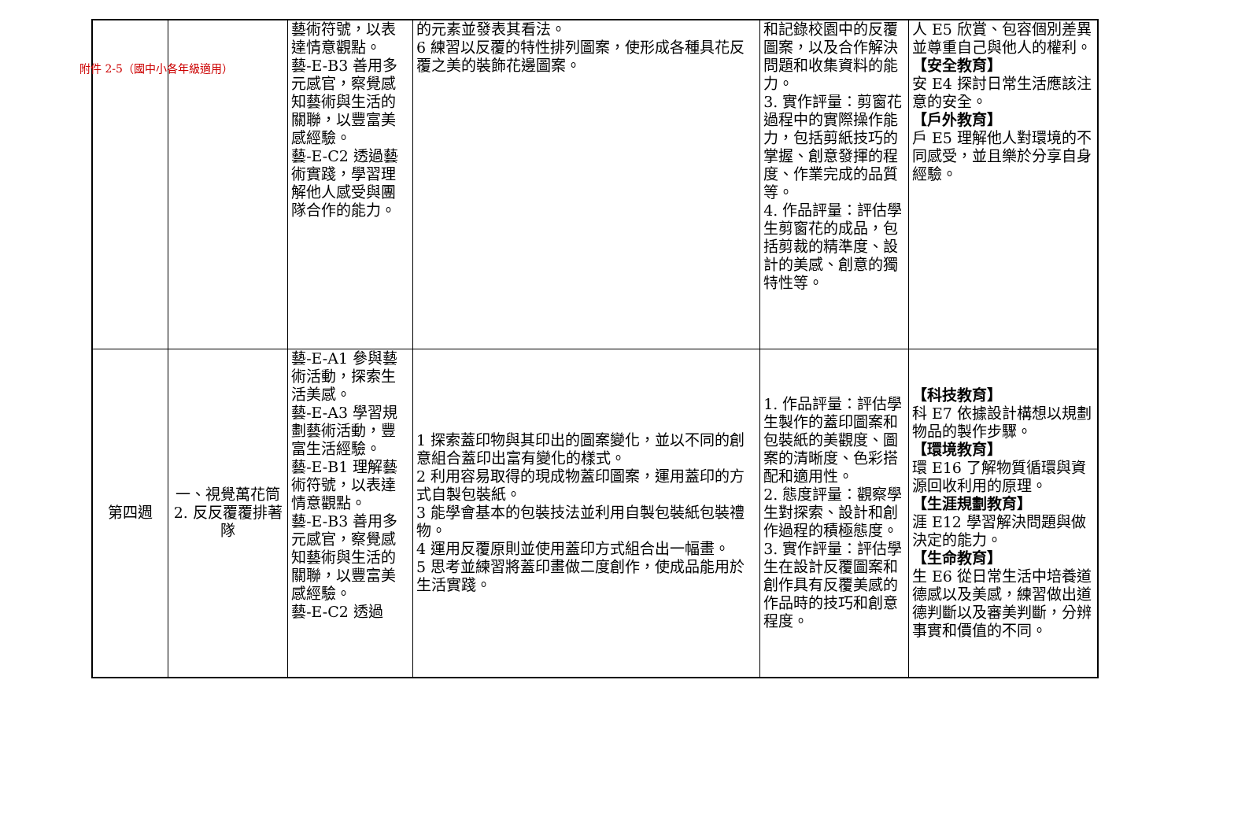附件 2-5（國中小各年級適用）
| | | 藝術符號，以表達情意觀點。 藝-E-B3 善用多元感官，察覺感知藝術與生活的關聯，以豐富美感經驗。 藝-E-C2 透過藝術實踐，學習理解他人感受與團隊合作的能力。 | 的元素並發表其看法。 6 練習以反覆的特性排列圖案，使形成各種具花反覆之美的裝飾花邊圖案。 | 和記錄校園中的反覆圖案，以及合作解決問題和收集資料的能力。 3. 實作評量：剪窗花過程中的實際操作能力，包括剪紙技巧的掌握、創意發揮的程度、作業完成的品質等。 4. 作品評量：評估學生剪窗花的成品，包括剪裁的精準度、設計的美感、創意的獨特性等。 | 人 E5 欣賞、包容個別差異並尊重自己與他人的權利。 【安全教育】 安 E4 探討日常生活應該注意的安全。 【戶外教育】 戶 E5 理解他人對環境的不同感受，並且樂於分享自身經驗。 |
| 第四週 | 一、視覺萬花筒 2. 反反覆覆排著隊 | 藝-E-A1 參與藝術活動，探索生活美感。 藝-E-A3 學習規劃藝術活動，豐富生活經驗。 藝-E-B1 理解藝術符號，以表達情意觀點。 藝-E-B3 善用多元感官，察覺感知藝術與生活的關聯，以豐富美感經驗。 藝-E-C2 透過 | 1 探索蓋印物與其印出的圖案變化，並以不同的創意組合蓋印出富有變化的樣式。 2 利用容易取得的現成物蓋印圖案，運用蓋印的方式自製包裝紙。 3 能學會基本的包裝技法並利用自製包裝紙包裝禮物。 4 運用反覆原則並使用蓋印方式組合出一幅畫。 5 思考並練習將蓋印畫做二度創作，使成品能用於生活實踐。 | 1. 作品評量：評估學生製作的蓋印圖案和包裝紙的美觀度、圖案的清晰度、色彩搭配和適用性。 2. 態度評量：觀察學生對探索、設計和創作過程的積極態度。 3. 實作評量：評估學生在設計反覆圖案和創作具有反覆美感的作品時的技巧和創意程度。 | 【科技教育】 科 E7 依據設計構想以規劃物品的製作步驟。 【環境教育】 環 E16 了解物質循環與資源回收利用的原理。 【生涯規劃教育】 涯 E12 學習解決問題與做決定的能力。 【生命教育】 生 E6 從日常生活中培養道德感以及美感，練習做出道德判斷以及審美判斷，分辨事實和價值的不同。 |